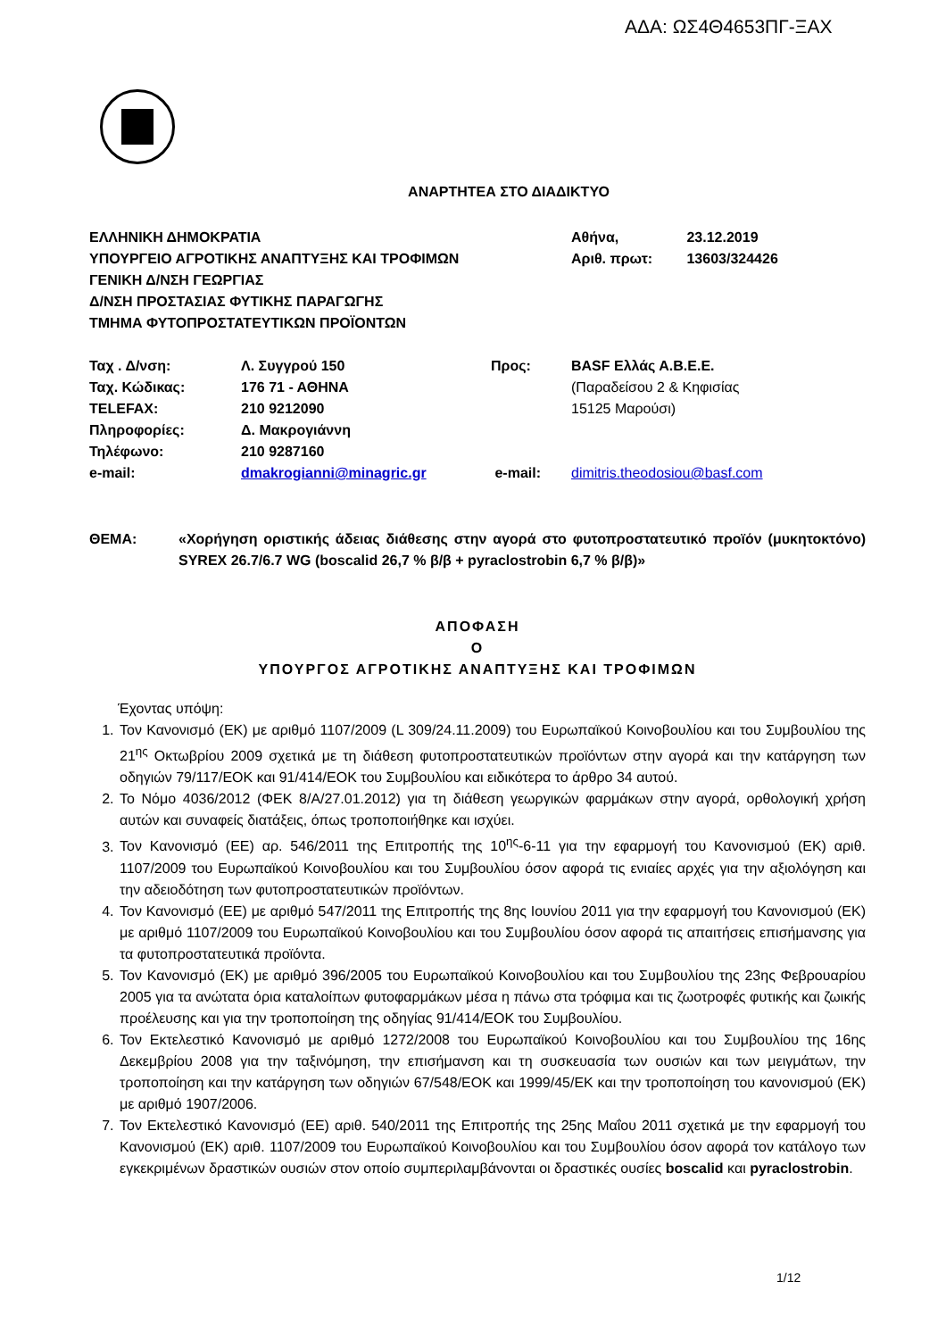ΑΔΑ: ΩΣ4Θ4653ΠΓ-ΞΑΧ
ΑΝΑΡΤΗΤΕΑ ΣΤΟ ΔΙΑΔΙΚΤΥΟ
ΕΛΛΗΝΙΚΗ ΔΗΜΟΚΡΑΤΙΑ
ΥΠΟΥΡΓΕΙΟ ΑΓΡΟΤΙΚΗΣ ΑΝΑΠΤΥΞΗΣ ΚΑΙ ΤΡΟΦΙΜΩΝ
ΓΕΝΙΚΗ Δ/ΝΣΗ ΓΕΩΡΓΙΑΣ
Δ/ΝΣΗ ΠΡΟΣΤΑΣΙΑΣ ΦΥΤΙΚΗΣ ΠΑΡΑΓΩΓΗΣ
ΤΜΗΜΑ ΦΥΤΟΠΡΟΣΤΑΤΕΥΤΙΚΩΝ ΠΡΟΪΟΝΤΩΝ
Αθήνα, 23.12.2019
Αριθ. πρωτ: 13603/324426
| Ταχ . Δ/νση: | Λ. Συγγρού 150 | Προς: | BASF Ελλάς Α.Β.Ε.Ε. |
| Ταχ. Κώδικας: | 176 71 - ΑΘΗΝΑ | | (Παραδείσου 2 & Κηφισίας |
| TELEFAX: | 210 9212090 | | 15125 Μαρούσι) |
| Πληροφορίες: | Δ. Μακρογιάννη | | |
| Τηλέφωνο: | 210 9287160 | | |
| e-mail: | dmakrogianni@minagric.gr | e-mail: | dimitris.theodosiou@basf.com |
ΘΕΜΑ: «Χορήγηση οριστικής άδειας διάθεσης στην αγορά στο φυτοπροστατευτικό προϊόν (μυκητοκτόνο) SYREX 26.7/6.7 WG (boscalid 26,7 % β/β + pyraclostrobin 6,7 % β/β)»
ΑΠΟΦΑΣΗ
Ο
ΥΠΟΥΡΓΟΣ ΑΓΡΟΤΙΚΗΣ ΑΝΑΠΤΥΞΗΣ ΚΑΙ ΤΡΟΦΙΜΩΝ
Έχοντας υπόψη:
1. Τον Κανονισμό (ΕΚ) με αριθμό 1107/2009 (L 309/24.11.2009) του Ευρωπαϊκού Κοινοβουλίου και του Συμβουλίου της 21<sup>ης</sup> Οκτωβρίου 2009 σχετικά με τη διάθεση φυτοπροστατευτικών προϊόντων στην αγορά και την κατάργηση των οδηγιών 79/117/ΕΟΚ και 91/414/ΕΟΚ του Συμβουλίου και ειδικότερα το άρθρο 34 αυτού.
2. Το Νόμο 4036/2012 (ΦΕΚ 8/Α/27.01.2012) για τη διάθεση γεωργικών φαρμάκων στην αγορά, ορθολογική χρήση αυτών και συναφείς διατάξεις, όπως τροποποιήθηκε και ισχύει.
3. Τον Κανονισμό (ΕΕ) αρ. 546/2011 της Επιτροπής της 10<sup>ης</sup>-6-11 για την εφαρμογή του Κανονισμού (ΕΚ) αριθ. 1107/2009 του Ευρωπαϊκού Κοινοβουλίου και του Συμβουλίου όσον αφορά τις ενιαίες αρχές για την αξιολόγηση και την αδειοδότηση των φυτοπροστατευτικών προϊόντων.
4. Τον Κανονισμό (ΕΕ) με αριθμό 547/2011 της Επιτροπής της 8ης Ιουνίου 2011 για την εφαρμογή του Κανονισμού (ΕΚ) με αριθμό 1107/2009 του Ευρωπαϊκού Κοινοβουλίου και του Συμβουλίου όσον αφορά τις απαιτήσεις επισήμανσης για τα φυτοπροστατευτικά προϊόντα.
5. Τον Κανονισμό (ΕΚ) με αριθμό 396/2005 του Ευρωπαϊκού Κοινοβουλίου και του Συμβουλίου της 23ης Φεβρουαρίου 2005 για τα ανώτατα όρια καταλοίπων φυτοφαρμάκων μέσα η πάνω στα τρόφιμα και τις ζωοτροφές φυτικής και ζωικής προέλευσης και για την τροποποίηση της οδηγίας 91/414/ΕΟΚ του Συμβουλίου.
6. Τον Εκτελεστικό Κανονισμό με αριθμό 1272/2008 του Ευρωπαϊκού Κοινοβουλίου και του Συμβουλίου της 16ης Δεκεμβρίου 2008 για την ταξινόμηση, την επισήμανση και τη συσκευασία των ουσιών και των μειγμάτων, την τροποποίηση και την κατάργηση των οδηγιών 67/548/ΕΟΚ και 1999/45/ΕΚ και την τροποποίηση του κανονισμού (ΕΚ) με αριθμό 1907/2006.
7. Τον Εκτελεστικό Κανονισμό (ΕΕ) αριθ. 540/2011 της Επιτροπής της 25ης Μαΐου 2011 σχετικά με την εφαρμογή του Κανονισμού (ΕΚ) αριθ. 1107/2009 του Ευρωπαϊκού Κοινοβουλίου και του Συμβουλίου όσον αφορά τον κατάλογο των εγκεκριμένων δραστικών ουσιών στον οποίο συμπεριλαμβάνονται οι δραστικές ουσίες boscalid και pyraclostrobin.
1/12